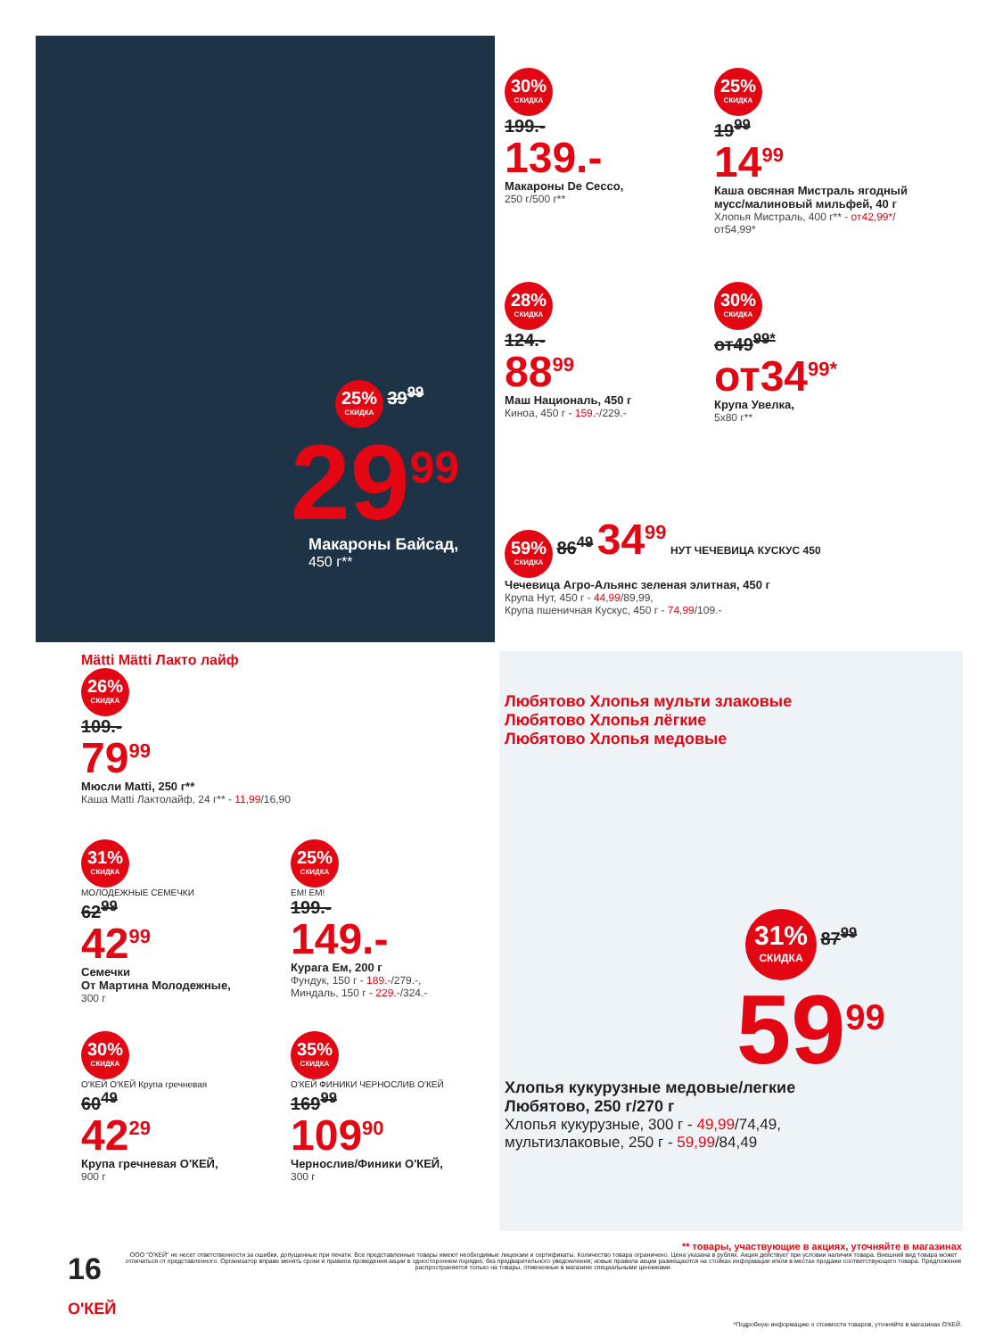25% СКИДКА 39<sup>99</sup>
29<sup>99</sup>
Макароны Байсад,
450 г**
30% СКИДКА
199.-
139.-
Макароны De Cecco,
250 г/500 г**
25% СКИДКА
19<sup>99</sup>
14<sup>99</sup>
Каша овсяная Мистраль ягодный мусс/малиновый мильфей, 40 г
Хлопья Мистраль, 400 г** - от42,99*/от54,99*
28% СКИДКА
124.-
88<sup>99</sup>
Маш Националь, 450 г
Киноа, 450 г - 159.-/229.-
30% СКИДКА
от49<sup>99*</sup>
от34<sup>99*</sup>
Крупа Увелка,
5х80 г**
59% СКИДКА 86<sup>49</sup> 34<sup>99</sup> НУТ ЧЕЧЕВИЦА КУСКУС 450
Чечевица Агро-Альянс зеленая элитная, 450 г
Крупа Нут, 450 г - 44,99/89,99,
Крупа пшеничная Кускус, 450 г - 74,99/109.-
Mätti Mätti Лакто лайф
26% СКИДКА
109.-
79<sup>99</sup>
Мюсли Matti, 250 г**
Каша Matti Лактолайф, 24 г** - 11,99/16,90
31% СКИДКА
МОЛОДЕЖНЫЕ СЕМЕЧКИ
62<sup>99</sup>
42<sup>99</sup>
Семечки
От Мартина Молодежные,
300 г
25% СКИДКА
EM! EM!
199.-
149.-
Курага Ем, 200 г
Фундук, 150 г - 189.-/279.-,
Миндаль, 150 г - 229.-/324.-
30% СКИДКА
О'КЕЙ О'КЕЙ Крупа гречневая
60<sup>49</sup>
42<sup>29</sup>
Крупа гречневая О'КЕЙ,
900 г
35% СКИДКА
О'КЕЙ ФИНИКИ ЧЕРНОСЛИВ О'КЕЙ
169<sup>99</sup>
109<sup>90</sup>
Чернослив/Финики О'КЕЙ,
300 г
Любятово Хлопья мульти злаковые
Любятово Хлопья лёгкие
Любятово Хлопья медовые
31% СКИДКА 87<sup>99</sup>
59<sup>99</sup>
Хлопья кукурузные медовые/легкие
Любятово, 250 г/270 г
Хлопья кукурузные, 300 г - 49,99/74,49,
мультизлаковые, 250 г - 59,99/84,49
** товары, участвующие в акциях, уточняйте в магазинах
16 О'КЕЙ
ООО "О'КЕЙ" не несет ответственности за ошибки, допущенные при печати. Все представленные товары имеют необходимые лицензии и сертификаты. Количество товара ограничено. Цена указана в рублях. Акция действует при условии наличия товара. Внешний вид товара может отличаться от представленного. Организатор вправе менять сроки и правила проведения акции в одностороннем порядке, без предварительного уведомления; новые правила акции размещаются на стойках информации и/или в местах продажи соответствующего товара. Предложение распространяется только на товары, отмеченные в магазине специальными ценниками.
*Подробную информацию о стоимости товаров, уточняйте в магазинах О'КЕЙ.